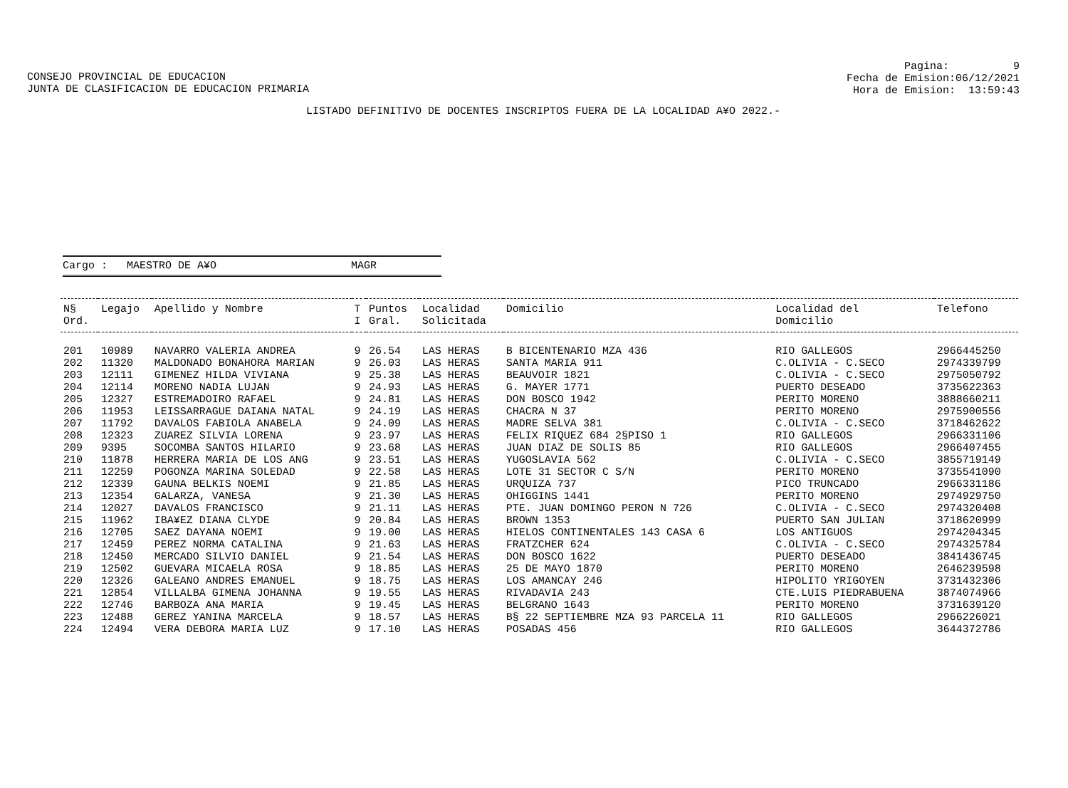CONSEJO PROVINCIAL DE EDUCACION JUNTA DE CLASIFICACION DE EDUCACION PRIMARIA
Pagina: 9 Fecha de Emision:06/12/2021 Hora de Emision: 13:59:43
LISTADO DEFINITIVO DE DOCENTES INSCRIPTOS FUERA DE LA LOCALIDAD A¥O 2022.-
Cargo : MAESTRO DE A¥O MAGR
| N§ Ord. | Legajo | Apellido y Nombre | T I | Puntos Gral. | Localidad Solicitada | Domicilio | Localidad del Domicilio | Telefono |
| --- | --- | --- | --- | --- | --- | --- | --- | --- |
| 201 | 10989 | NAVARRO VALERIA ANDREA | 9 | 26.54 | LAS HERAS | B BICENTENARIO MZA 436 | RIO GALLEGOS | 2966445250 |
| 202 | 11320 | MALDONADO BONAHORA MARIAN | 9 | 26.03 | LAS HERAS | SANTA MARIA 911 | C.OLIVIA - C.SECO | 2974339799 |
| 203 | 12111 | GIMENEZ HILDA VIVIANA | 9 | 25.38 | LAS HERAS | BEAUVOIR 1821 | C.OLIVIA - C.SECO | 2975050792 |
| 204 | 12114 | MORENO NADIA LUJAN | 9 | 24.93 | LAS HERAS | G. MAYER 1771 | PUERTO DESEADO | 3735622363 |
| 205 | 12327 | ESTREMADOIRO RAFAEL | 9 | 24.81 | LAS HERAS | DON BOSCO 1942 | PERITO MORENO | 3888660211 |
| 206 | 11953 | LEISSARRAGUE DAIANA NATAL | 9 | 24.19 | LAS HERAS | CHACRA N 37 | PERITO MORENO | 2975900556 |
| 207 | 11792 | DAVALOS FABIOLA ANABELA | 9 | 24.09 | LAS HERAS | MADRE SELVA 381 | C.OLIVIA - C.SECO | 3718462622 |
| 208 | 12323 | ZUAREZ SILVIA LORENA | 9 | 23.97 | LAS HERAS | FELIX RIQUEZ 684 2§PISO 1 | RIO GALLEGOS | 2966331106 |
| 209 | 9395 | SOCOMBA SANTOS HILARIO | 9 | 23.68 | LAS HERAS | JUAN DIAZ DE SOLIS 85 | RIO GALLEGOS | 2966407455 |
| 210 | 11878 | HERRERA MARIA DE LOS ANG | 9 | 23.51 | LAS HERAS | YUGOSLAVIA 562 | C.OLIVIA - C.SECO | 3855719149 |
| 211 | 12259 | POGONZA MARINA SOLEDAD | 9 | 22.58 | LAS HERAS | LOTE 31 SECTOR C S/N | PERITO MORENO | 3735541090 |
| 212 | 12339 | GAUNA BELKIS NOEMI | 9 | 21.85 | LAS HERAS | URQUIZA 737 | PICO TRUNCADO | 2966331186 |
| 213 | 12354 | GALARZA, VANESA | 9 | 21.30 | LAS HERAS | OHIGGINS 1441 | PERITO MORENO | 2974929750 |
| 214 | 12027 | DAVALOS FRANCISCO | 9 | 21.11 | LAS HERAS | PTE. JUAN DOMINGO PERON N 726 | C.OLIVIA - C.SECO | 2974320408 |
| 215 | 11962 | IBA¥EZ DIANA CLYDE | 9 | 20.84 | LAS HERAS | BROWN 1353 | PUERTO SAN JULIAN | 3718620999 |
| 216 | 12705 | SAEZ DAYANA NOEMI | 9 | 19.00 | LAS HERAS | HIELOS CONTINENTALES 143 CASA 6 | LOS ANTIGUOS | 2974204345 |
| 217 | 12459 | PEREZ NORMA CATALINA | 9 | 21.63 | LAS HERAS | FRATZCHER 624 | C.OLIVIA - C.SECO | 2974325784 |
| 218 | 12450 | MERCADO SILVIO DANIEL | 9 | 21.54 | LAS HERAS | DON BOSCO 1622 | PUERTO DESEADO | 3841436745 |
| 219 | 12502 | GUEVARA MICAELA ROSA | 9 | 18.85 | LAS HERAS | 25 DE MAYO 1870 | PERITO MORENO | 2646239598 |
| 220 | 12326 | GALEANO ANDRES EMANUEL | 9 | 18.75 | LAS HERAS | LOS AMANCAY 246 | HIPOLITO YRIGOYEN | 3731432306 |
| 221 | 12854 | VILLALBA GIMENA JOHANNA | 9 | 19.55 | LAS HERAS | RIVADAVIA 243 | CTE.LUIS PIEDRABUENA | 3874074966 |
| 222 | 12746 | BARBOZA ANA MARIA | 9 | 19.45 | LAS HERAS | BELGRANO 1643 | PERITO MORENO | 3731639120 |
| 223 | 12488 | GEREZ YANINA MARCELA | 9 | 18.57 | LAS HERAS | B§ 22 SEPTIEMBRE MZA 93 PARCELA 11 | RIO GALLEGOS | 2966226021 |
| 224 | 12494 | VERA DEBORA MARIA LUZ | 9 | 17.10 | LAS HERAS | POSADAS 456 | RIO GALLEGOS | 3644372786 |